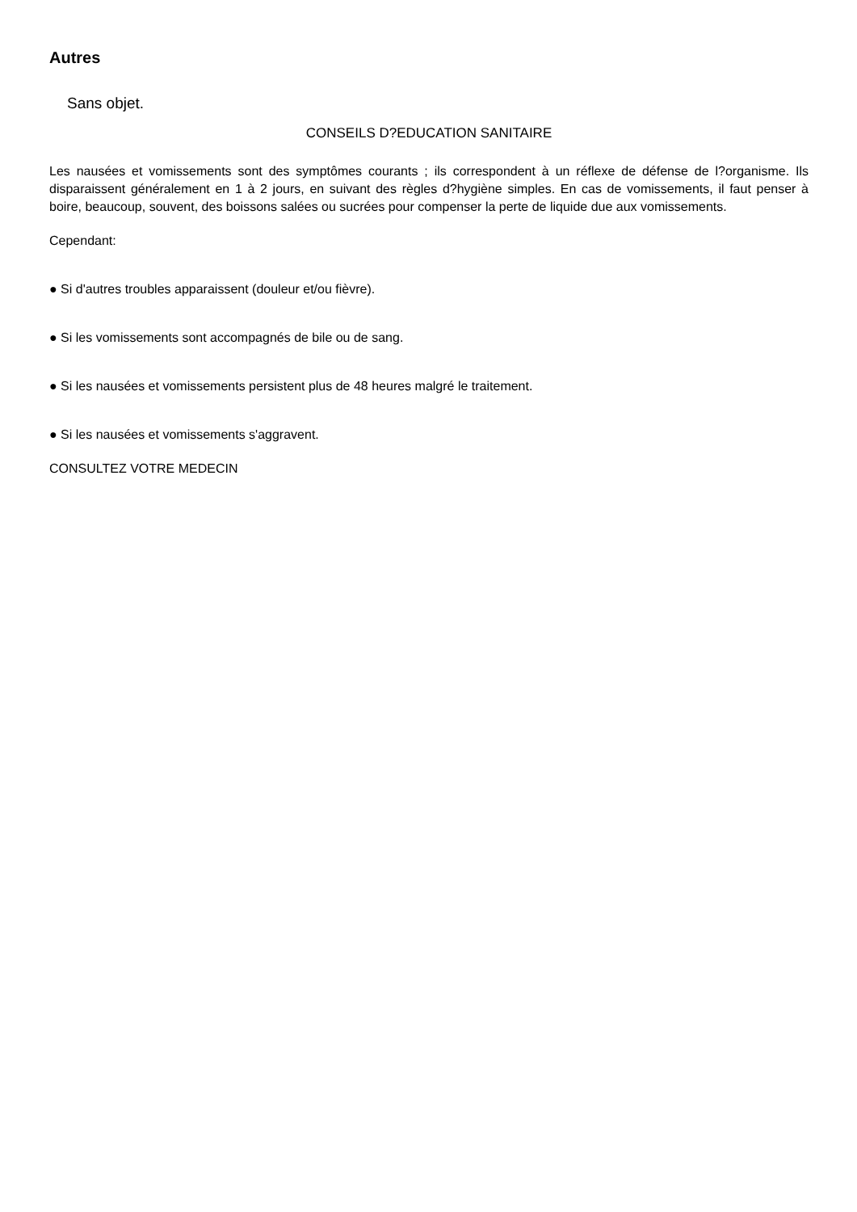Autres
Sans objet.
CONSEILS D?EDUCATION SANITAIRE
Les nausées et vomissements sont des symptômes courants ; ils correspondent à un réflexe de défense de l?organisme. Ils disparaissent généralement en 1 à 2 jours, en suivant des règles d?hygiène simples. En cas de vomissements, il faut penser à boire, beaucoup, souvent, des boissons salées ou sucrées pour compenser la perte de liquide due aux vomissements.
Cependant:
● Si d'autres troubles apparaissent (douleur et/ou fièvre).
● Si les vomissements sont accompagnés de bile ou de sang.
● Si les nausées et vomissements persistent plus de 48 heures malgré le traitement.
● Si les nausées et vomissements s'aggravent.
CONSULTEZ VOTRE MEDECIN